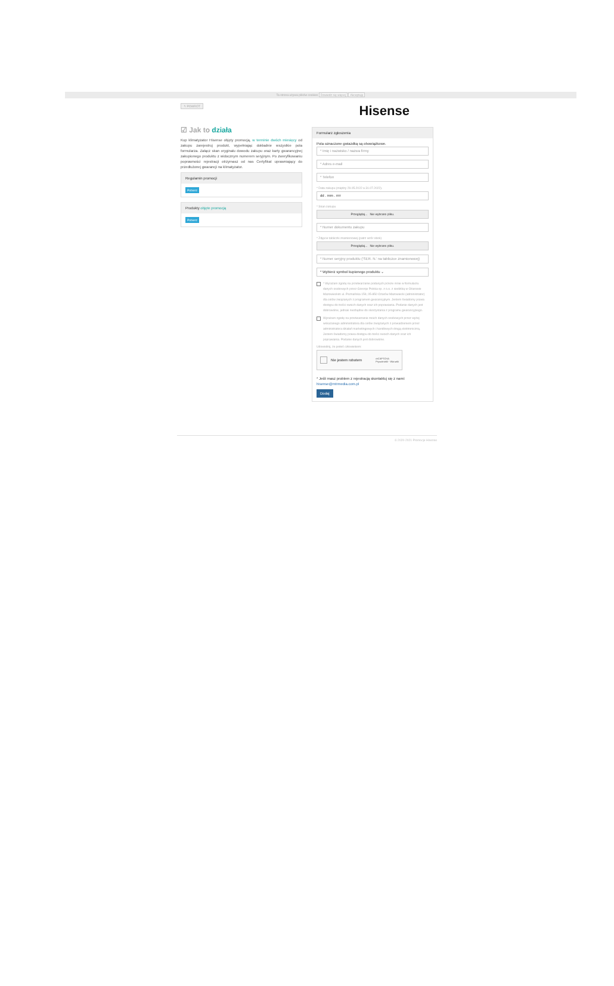Ta strona używa plików cookies Dowiedz się więcej Akceptuję
↰ POWRÓT
☑ Jak to działa
Kup klimatyzator Hisense objęty promocją, w terminie dwóch miesięcy od zakupu zarejestruj produkt, wypełniając dokładnie wszystkie pola formularza. Załącz skan oryginału dowodu zakupu oraz karty gwarancyjnej zakupionego produktu z widocznym numerem seryjnym. Po zweryfikowaniu poprawności rejestracji otrzymasz od nas Certyfikat uprawniający do przedłużonej gwarancji na klimatyzator.
Regulamin promocji
Pobierz
Produkty objęte promocją
Pobierz
Hisense
Formularz zgłoszenia
Pola oznaczone gwiazdką są obowiązkowe.
* Imię i nazwisko / nazwa firmy
* Adres e-mail
* Telefon
* Data zakupu (między 29.05.2022 a 31.07.2022).
dd . mm . rrrr
* Skan zakupu
Przeglądaj... Nie wybrano pliku.
* Numer dokumentu zakupu
* Zdjęcie tabliczki znamionowej (patrz wzór obok)
Przeglądaj... Nie wybrano pliku.
* Numer seryjny produktu ('SER. N.' na tabliczce znamionowej)
* Wybierz symbol kupionego produktu ⌄
* Wyrażam zgodę na przetwarzanie podanych przeze mnie w formularzu danych osobowych przez Gorenje Polska sp. z o.o. z siedzibą w Ożarowie Mazowieckim ul. Poznańska 159, 05-850 Ożarów Mazowiecki (administrator) dla celów związanych z programem gwarancyjnym. Jestem świadomy prawa dostępu do treści swoich danych oraz ich poprawiania. Podanie danych jest dobrowolne, jednak niezbędne do skorzystania z programu gwarancyjnego.
Wyrażam zgodę na przetwarzanie moich danych osobowych przez wyżej wskazanego administratora dla celów związanych z prowadzeniem przez administratora działań marketingowych i handlowych drogą elektroniczną. Jestem świadomy prawa dostępu do treści swoich danych oraz ich poprawiania. Podanie danych jest dobrowolne.
Udowodnij, że jesteś człowiekiem:
Nie jestem robotem reCAPTCHA
Prywatność - Warunki
* Jeśli masz problem z rejestracją skontaktuj się z nami:
hisense@mtrmedia.com.pl
Dodaj
© 2020-2021 Promocje Hisense